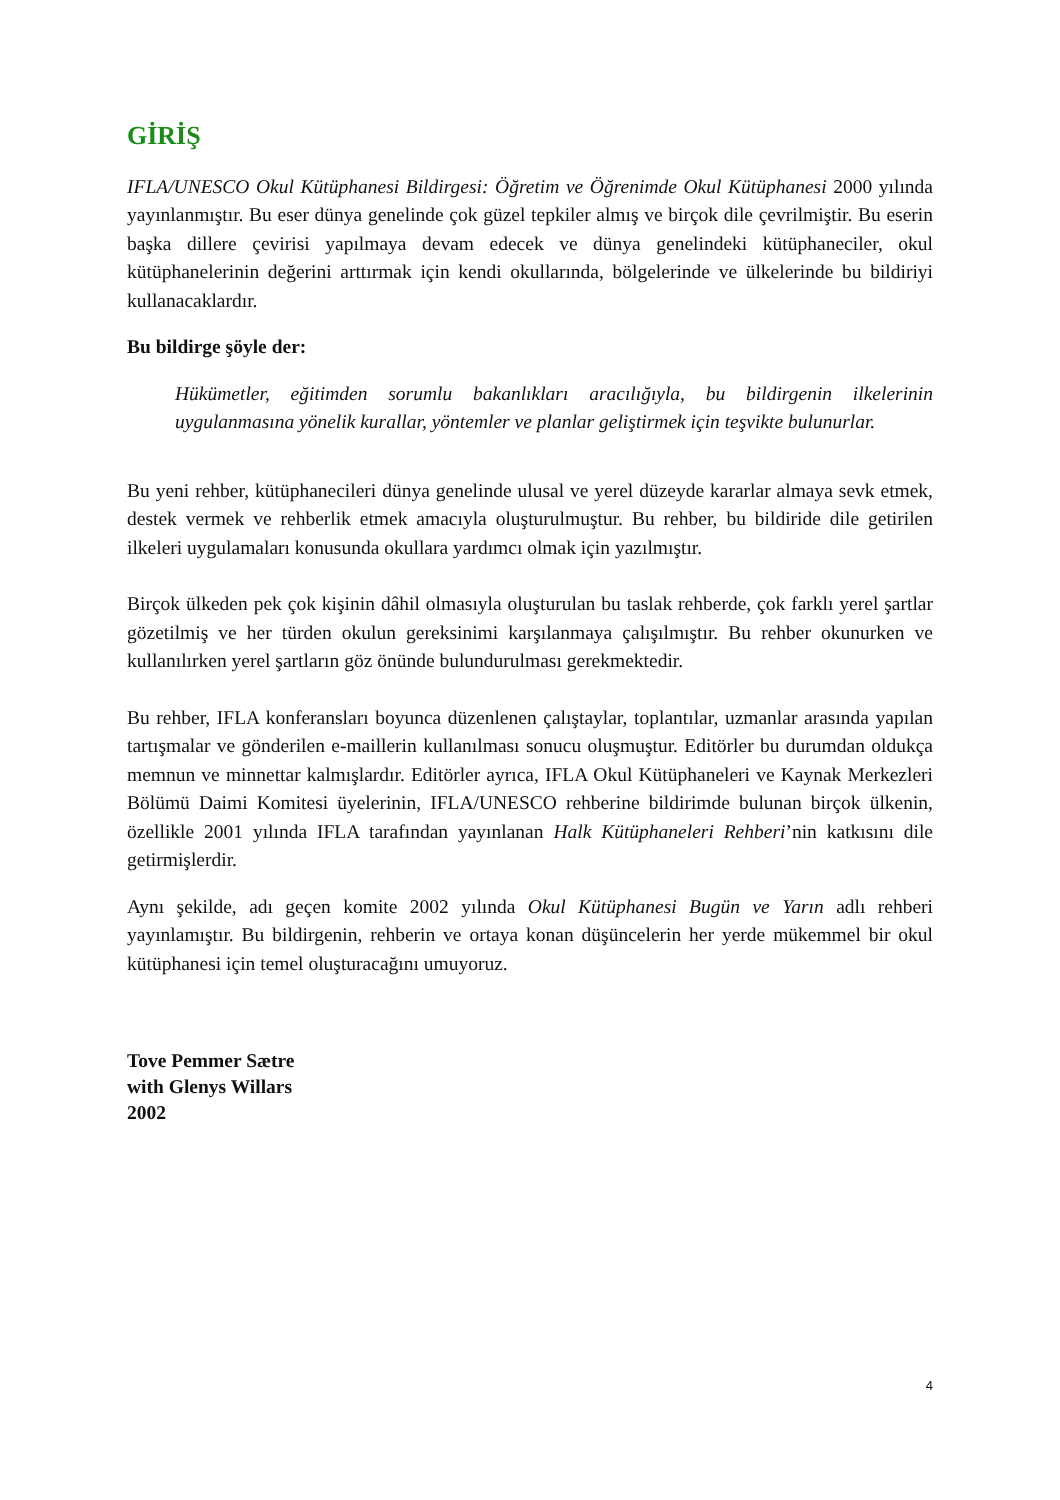GİRİŞ
IFLA/UNESCO Okul Kütüphanesi Bildirgesi: Öğretim ve Öğrenimde Okul Kütüphanesi 2000 yılında yayınlanmıştır. Bu eser dünya genelinde çok güzel tepkiler almış ve birçok dile çevrilmiştir. Bu eserin başka dillere çevirisi yapılmaya devam edecek ve dünya genelindeki kütüphaneciler, okul kütüphanelerinin değerini arttırmak için kendi okullarında, bölgelerinde ve ülkelerinde bu bildiriyi kullanacaklardır.
Bu bildirge şöyle der:
Hükümetler, eğitimden sorumlu bakanlıkları aracılığıyla, bu bildirgenin ilkelerinin uygulanmasına yönelik kurallar, yöntemler ve planlar geliştirmek için teşvikte bulunurlar.
Bu yeni rehber, kütüphanecileri dünya genelinde ulusal ve yerel düzeyde kararlar almaya sevk etmek, destek vermek ve rehberlik etmek amacıyla oluşturulmuştur. Bu rehber, bu bildiride dile getirilen ilkeleri uygulamaları konusunda okullara yardımcı olmak için yazılmıştır.
Birçok ülkeden pek çok kişinin dâhil olmasıyla oluşturulan bu taslak rehberde, çok farklı yerel şartlar gözetilmiş ve her türden okulun gereksinimi karşılanmaya çalışılmıştır. Bu rehber okunurken ve kullanılırken yerel şartların göz önünde bulundurulması gerekmektedir.
Bu rehber, IFLA konferansları boyunca düzenlenen çalıştaylar, toplantılar, uzmanlar arasında yapılan tartışmalar ve gönderilen e-maillerin kullanılması sonucu oluşmuştur. Editörler bu durumdan oldukça memnun ve minnettar kalmışlardır. Editörler ayrıca, IFLA Okul Kütüphaneleri ve Kaynak Merkezleri Bölümü Daimi Komitesi üyelerinin, IFLA/UNESCO rehberine bildirimde bulunan birçok ülkenin, özellikle 2001 yılında IFLA tarafından yayınlanan Halk Kütüphaneleri Rehberi’nin katkısını dile getirmişlerdir.
Aynı şekilde, adı geçen komite 2002 yılında Okul Kütüphanesi Bugün ve Yarın adlı rehberi yayınlamıştır. Bu bildirgenin, rehberin ve ortaya konan düşüncelerin her yerde mükemmel bir okul kütüphanesi için temel oluşturacağını umuyoruz.
Tove Pemmer Sætre
with Glenys Willars
2002
4